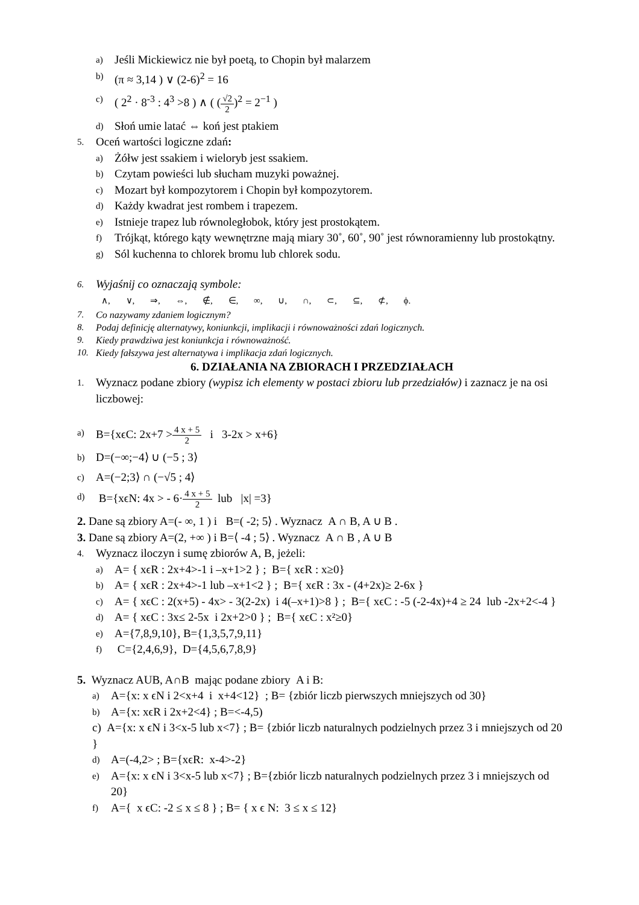a) Jeśli Mickiewicz nie był poetą, to Chopin był malarzem
b) (π ≈ 3,14 ) ∨ (2-6)<sup>2</sup> = 16
c) ( 2<sup>2</sup> · 8<sup>-3</sup> : 4<sup>3</sup> >8 ) ∧ ( (√2 2)<sup>2</sup> = 2<sup>−1</sup> )
d) Słoń umie latać ⇔ koń jest ptakiem
5. Oceń wartości logiczne zdań:
a) Żółw jest ssakiem i wieloryb jest ssakiem.
b) Czytam powieści lub słucham muzyki poważnej.
c) Mozart był kompozytorem i Chopin był kompozytorem.
d) Każdy kwadrat jest rombem i trapezem.
e) Istnieje trapez lub równoległobok, który jest prostokątem.
f) Trójkąt, którego kąty wewnętrzne mają miary 30˚, 60˚, 90˚ jest równoramienny lub prostokątny.
g) Sól kuchenna to chlorek bromu lub chlorek sodu.
6. Wyjaśnij co oznaczają symbole:
∧, ∨, ⇒, ⇔, ∉, ∈, ∞, ∪, ∩, ⊂, ⊆, ⊄, ϕ.
7. Co nazywamy zdaniem logicznym?
8. Podaj definicję alternatywy, koniunkcji, implikacji i równoważności zdań logicznych.
9. Kiedy prawdziwa jest koniunkcja i równoważność.
10. Kiedy fałszywa jest alternatywa i implikacja zdań logicznych.
6. DZIAŁANIA NA ZBIORACH I PRZEDZIAŁACH
1. Wyznacz podane zbiory (wypisz ich elementy w postaci zbioru lub przedziałów) i zaznacz je na osi liczbowej:
a) B={xϵC: 2x+7 >4 x + 5 2 i 3-2x > x+6}
b) D=(−∞;−4⟩ ∪ (−5 ; 3⟩
c) A=(−2;3⟩ ∩ (−√5 ; 4⟩
d) B={xϵN: 4x > - 6·4 x + 5 2 lub |x| =3}
2. Dane są zbiory A=(- ∞, 1 ) i B=( -2; 5⟩ . Wyznacz A ∩ B, A ∪ B .
3. Dane są zbiory A=(2, +∞ ) i B=⟨ -4 ; 5⟩ . Wyznacz A ∩ B , A ∪ B
4. Wyznacz iloczyn i sumę zbiorów A, B, jeżeli:
a) A= { xϵR : 2x+4>-1 i –x+1>2 } ; B={ xϵR : x≥0}
b) A= { xϵR : 2x+4>-1 lub –x+1<2 } ; B={ xϵR : 3x - (4+2x)≥ 2-6x }
c) A= { xϵC : 2(x+5) - 4x> - 3(2-2x) i 4(–x+1)>8 } ; B={ xϵC : -5 (-2-4x)+4 ≥ 24 lub -2x+2<-4 }
d) A= { xϵC : 3x≤ 2-5x i 2x+2>0 } ; B={ xϵC : x²≥0}
e) A={7,8,9,10}, B={1,3,5,7,9,11}
f) C={2,4,6,9}, D={4,5,6,7,8,9}
5. Wyznacz AUB, A∩B mając podane zbiory A i B:
a) A={x: x ϵN i 2<x+4 i x+4<12} ; B= {zbiór liczb pierwszych mniejszych od 30}
b) A={x: xϵR i 2x+2<4} ; B=<-4,5)
c) A={x: x ϵN i 3<x-5 lub x<7} ; B= {zbiór liczb naturalnych podzielnych przez 3 i mniejszych od 20 }
d) A=(-4,2> ; B={xϵR: x-4>-2}
e) A={x: x ϵN i 3<x-5 lub x<7} ; B={zbiór liczb naturalnych podzielnych przez 3 i mniejszych od 20}
f) A={ x ϵC: -2 ≤ x ≤ 8 } ; B= { x ϵ N: 3 ≤ x ≤ 12}